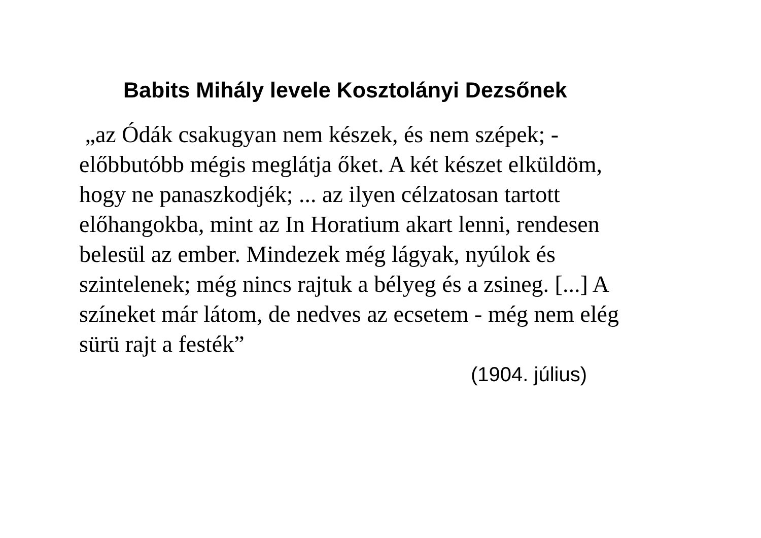Babits Mihály levele Kosztolányi Dezsőnek
„az Ódák csakugyan nem készek, és nem szépek; -
előbbutóbb mégis meglátja őket. A két készet elküldöm,
hogy ne panaszkodjék; ... az ilyen célzatosan tartott
előhangokba, mint az In Horatium akart lenni, rendesen
belesül az ember. Mindezek még lágyak, nyúlok és
szintelenek; még nincs rajtuk a bélyeg és a zsineg. [...] A
színeket már látom, de nedves az ecsetem - még nem elég
sürü rajt a festék”
(1904. július)